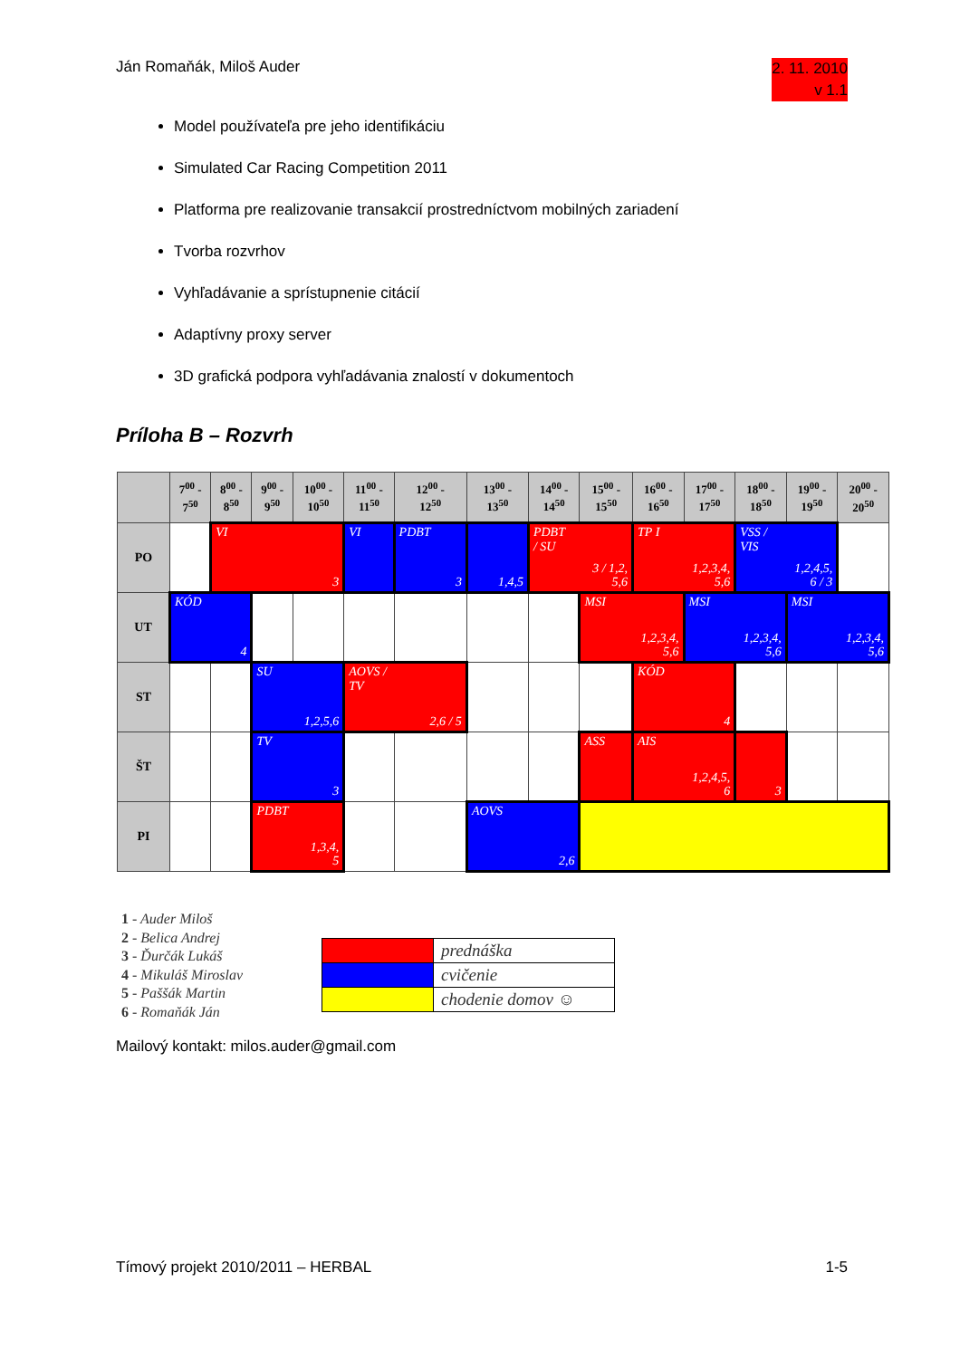Ján Romaňák, Miloš Auder
2. 11. 2010
v 1.1
Model používateľa pre jeho identifikáciu
Simulated Car Racing Competition 2011
Platforma pre realizovanie transakcií prostredníctvom mobilných zariadení
Tvorba rozvrhov
Vyhľadávanie a sprístupnenie citácií
Adaptívny proxy server
3D grafická podpora vyhľadávania znalostí v dokumentoch
Príloha B – Rozvrh
| | 7<sup>00</sup> - 7<sup>50</sup> | 8<sup>00</sup> - 8<sup>50</sup> | 9<sup>00</sup> - 9<sup>50</sup> | 10<sup>00</sup> - 10<sup>50</sup> | 11<sup>00</sup> - 11<sup>50</sup> | 12<sup>00</sup> - 12<sup>50</sup> | 13<sup>00</sup> - 13<sup>50</sup> | 14<sup>00</sup> - 14<sup>50</sup> | 15<sup>00</sup> - 15<sup>50</sup> | 16<sup>00</sup> - 16<sup>50</sup> | 17<sup>00</sup> - 17<sup>50</sup> | 18<sup>00</sup> - 18<sup>50</sup> | 19<sup>00</sup> - 19<sup>50</sup> | 20<sup>00</sup> - 20<sup>50</sup> |
| --- | --- | --- | --- | --- | --- | --- | --- | --- | --- | --- | --- | --- | --- | --- |
| PO | | VI 3 | | | VI | PDBT 3 | 1,4,5 | PDBT / SU 3 / 1,2, 5,6 | | TP I 1,2,3,4, 5,6 | | VSS / VIS 1,2,4,5, 6 / 3 | | |
| UT | KÓD 4 | | | | | | | | MSI 1,2,3,4, 5,6 | | MSI 1,2,3,4, 5,6 | | MSI 1,2,3,4, 5,6 | |
| ST | | | SU 1,2,5,6 | | AOVS / TV 2,6 / 5 | | | | | KÓD 4 | | | | |
| ŠT | | | TV 3 | | | | | | ASS | AIS 1,2,4,5, 6 | | 3 | | |
| PI | | | PDBT 1,3,4, 5 | | | | AOVS 2,6 | | | | | | | |
1 - Auder Miloš
2 - Belica Andrej
3 - Ďurčák Lukáš
4 - Mikuláš Miroslav
5 - Paššák Martin
6 - Romaňák Ján
| | prednáška |
| | cvičenie |
| | chodenie domov ☺ |
Mailový kontakt: milos.auder@gmail.com
Tímový projekt 2010/2011 – HERBAL
1-5